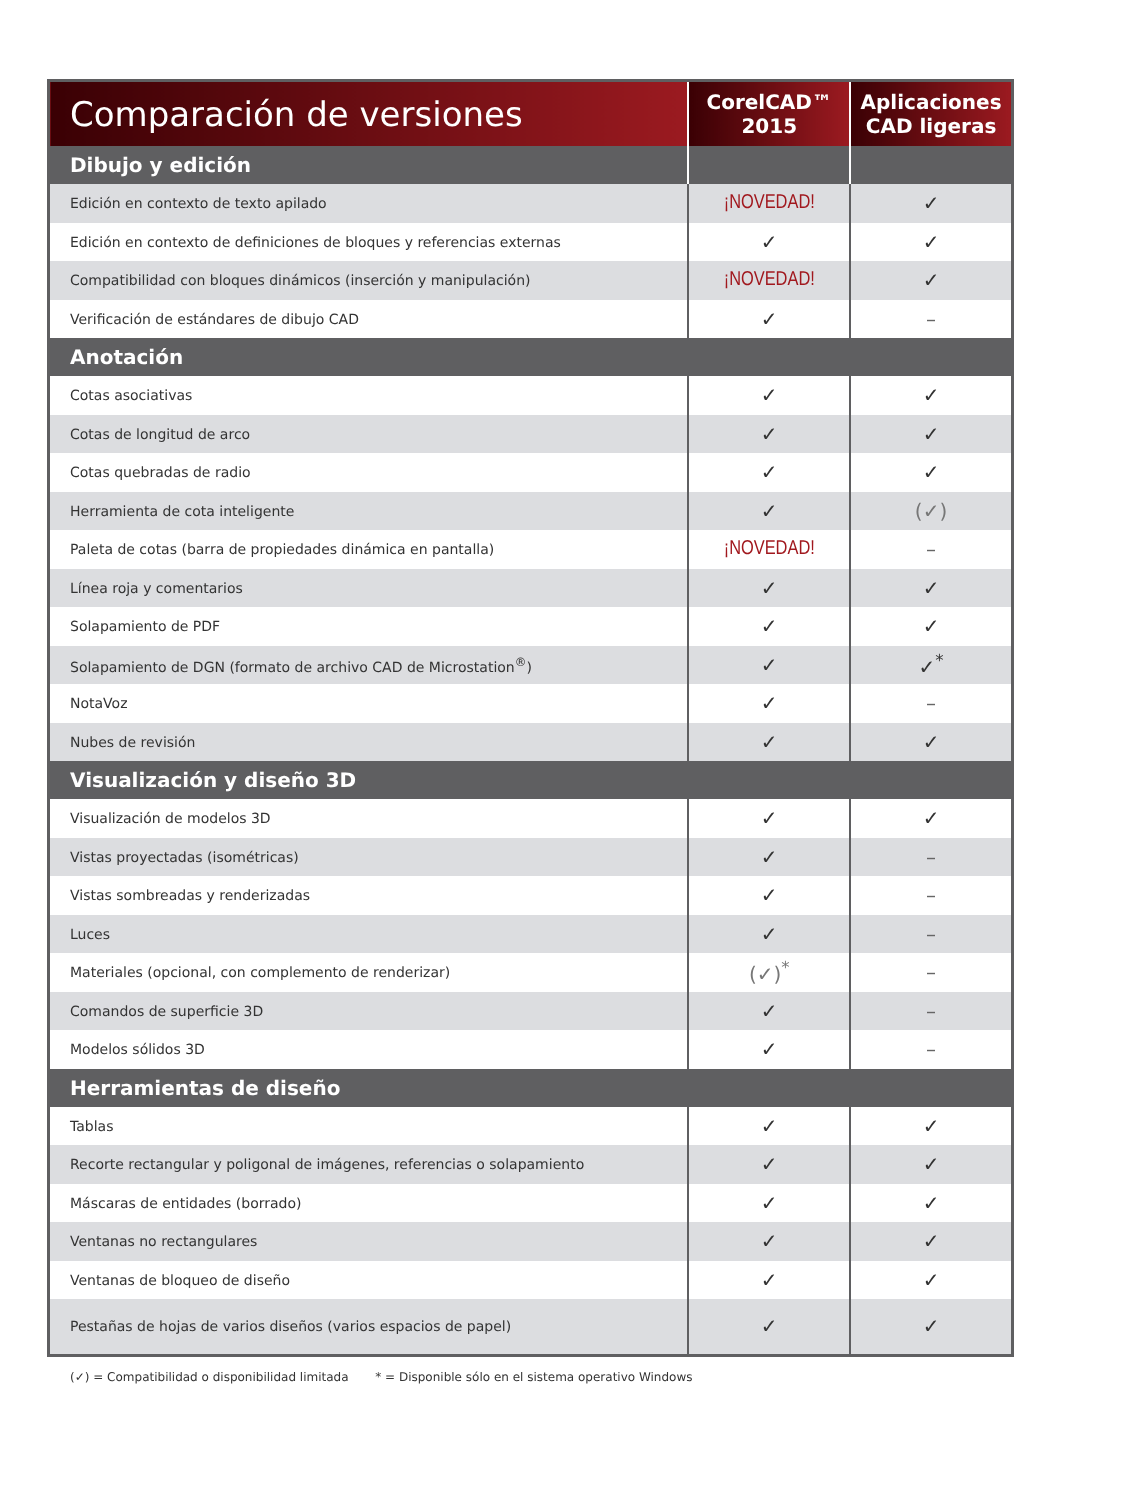| Comparación de versiones | CorelCAD™ 2015 | Aplicaciones CAD ligeras |
| --- | --- | --- |
| Dibujo y edición | | |
| Edición en contexto de texto apilado | ¡NOVEDAD! | ✓ |
| Edición en contexto de definiciones de bloques y referencias externas | ✓ | ✓ |
| Compatibilidad con bloques dinámicos (inserción y manipulación) | ¡NOVEDAD! | ✓ |
| Verificación de estándares de dibujo CAD | ✓ | – |
| Anotación | | |
| Cotas asociativas | ✓ | ✓ |
| Cotas de longitud de arco | ✓ | ✓ |
| Cotas quebradas de radio | ✓ | ✓ |
| Herramienta de cota inteligente | ✓ | (✓) |
| Paleta de cotas (barra de propiedades dinámica en pantalla) | ¡NOVEDAD! | – |
| Línea roja y comentarios | ✓ | ✓ |
| Solapamiento de PDF | ✓ | ✓ |
| Solapamiento de DGN (formato de archivo CAD de Microstation<sup>®</sup>) | ✓ | ✓<sup>*</sup> |
| NotaVoz | ✓ | – |
| Nubes de revisión | ✓ | ✓ |
| Visualización y diseño 3D | | |
| Visualización de modelos 3D | ✓ | ✓ |
| Vistas proyectadas (isométricas) | ✓ | – |
| Vistas sombreadas y renderizadas | ✓ | – |
| Luces | ✓ | – |
| Materiales (opcional, con complemento de renderizar) | (✓)<sup>*</sup> | – |
| Comandos de superficie 3D | ✓ | – |
| Modelos sólidos 3D | ✓ | – |
| Herramientas de diseño | | |
| Tablas | ✓ | ✓ |
| Recorte rectangular y poligonal de imágenes, referencias o solapamiento | ✓ | ✓ |
| Máscaras de entidades (borrado) | ✓ | ✓ |
| Ventanas no rectangulares | ✓ | ✓ |
| Ventanas de bloqueo de diseño | ✓ | ✓ |
| Pestañas de hojas de varios diseños (varios espacios de papel) | ✓ | ✓ |
(✓) = Compatibilidad o disponibilidad limitada * = Disponible sólo en el sistema operativo Windows